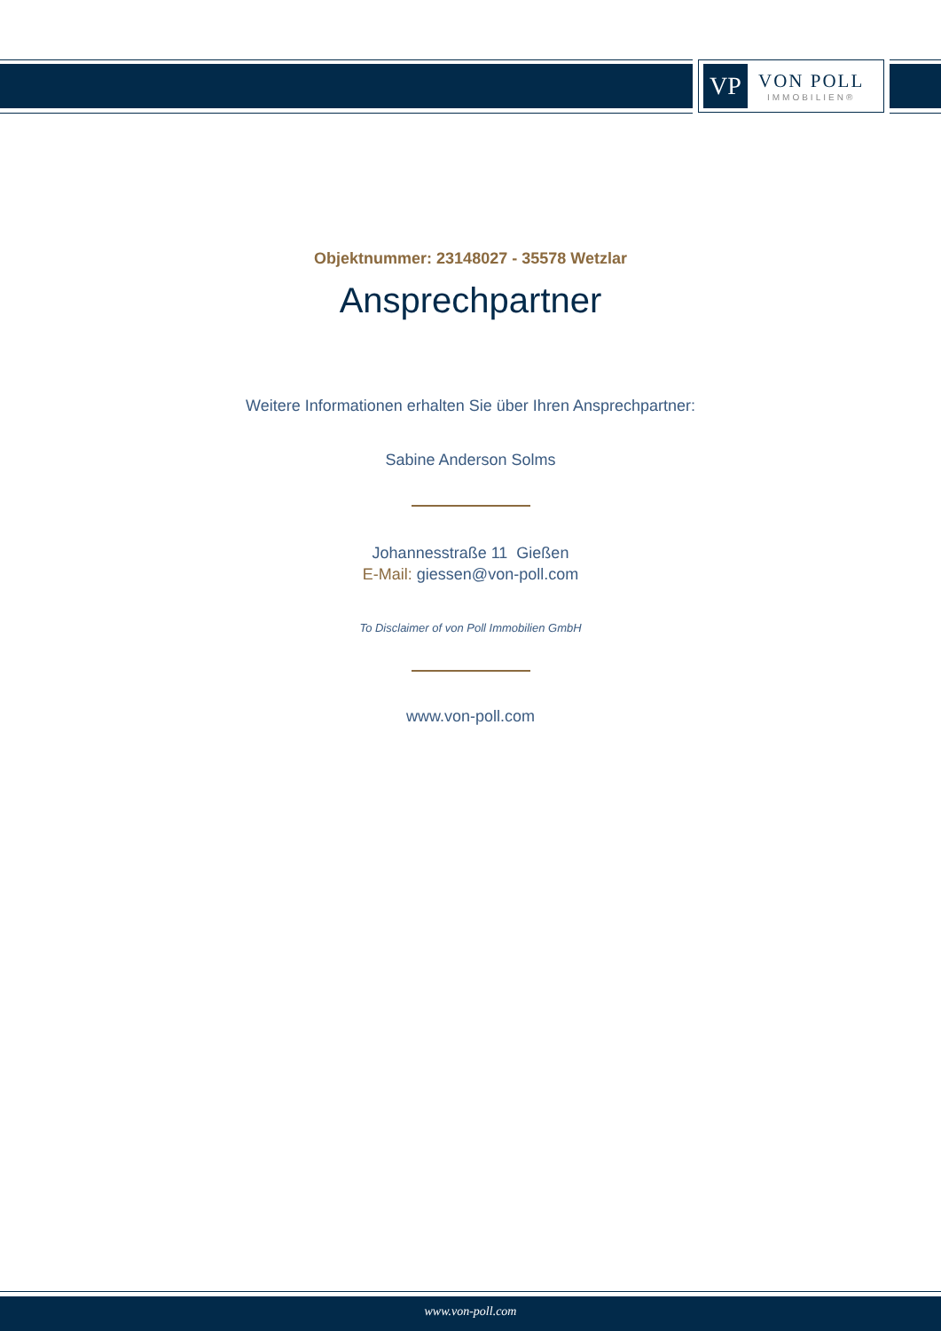VP
VON POLL
IMMOBILIEN®
Objektnummer: 23148027 - 35578 Wetzlar
Ansprechpartner
Weitere Informationen erhalten Sie über Ihren Ansprechpartner:
Sabine Anderson Solms
Johannesstraße 11 Gießen
E-Mail: giessen@von-poll.com
To Disclaimer of von Poll Immobilien GmbH
www.von-poll.com
www.von-poll.com